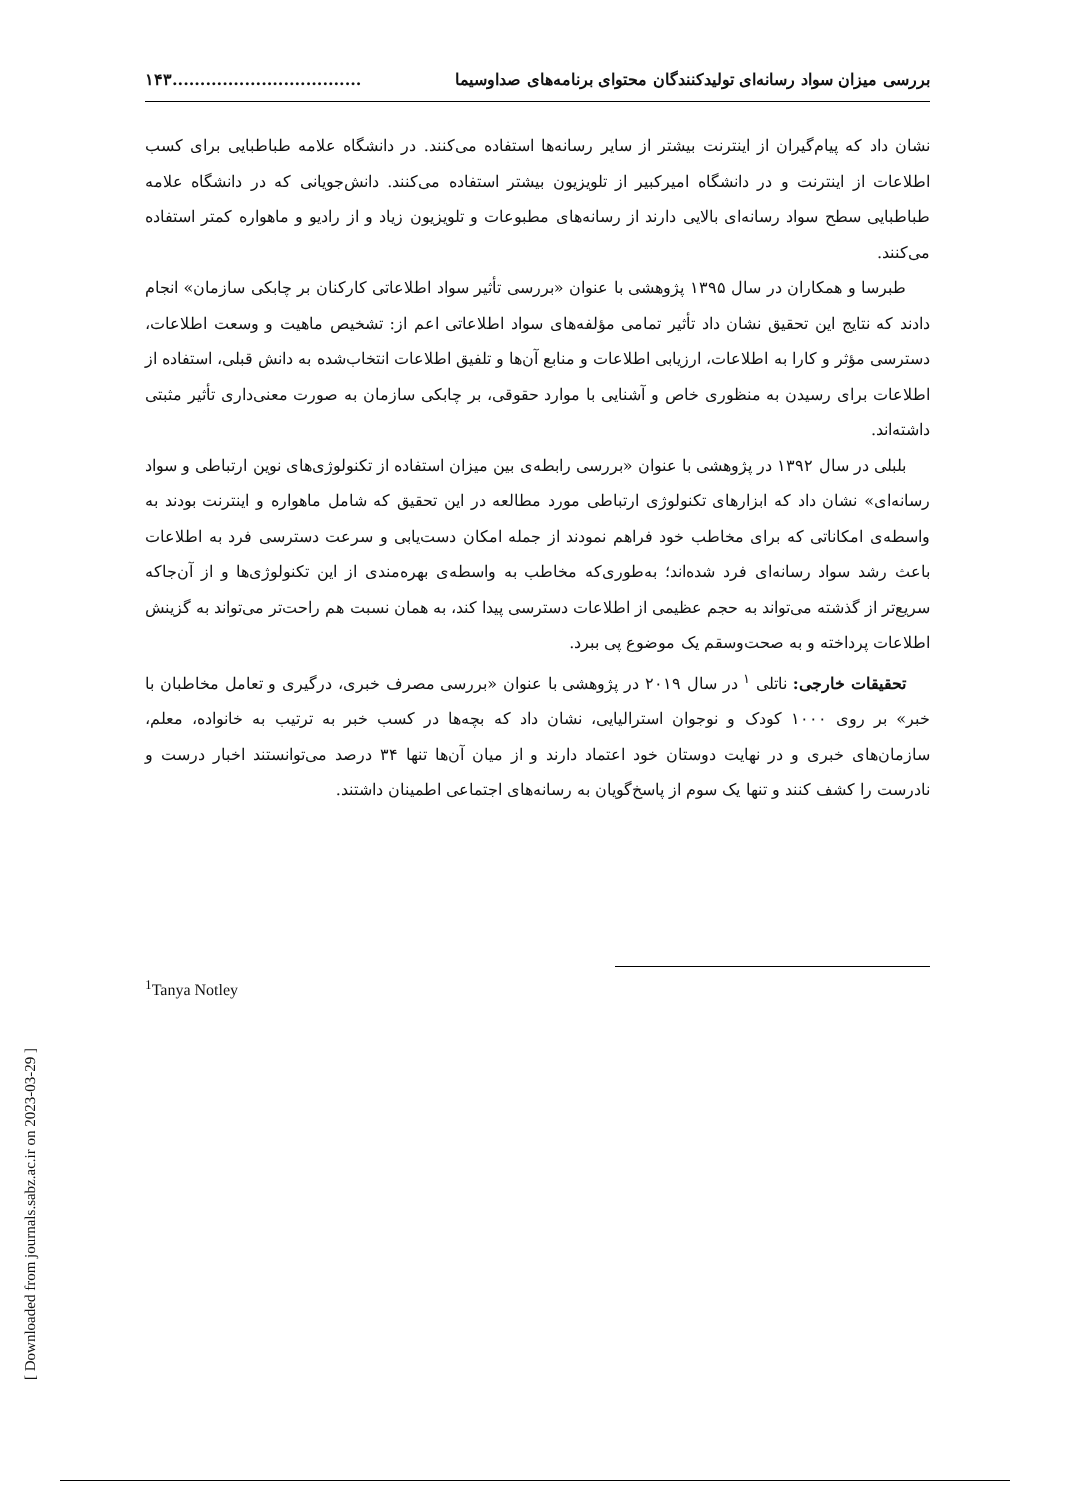[ Downloaded from journals.sabz.ac.ir on 2023-03-29 ]
بررسی میزان سواد رسانه‌ای تولیدکنندگان محتوای برنامه‌های صداوسیما..................................۱۴۳
نشان داد که پیام‌گیران از اینترنت بیشتر از سایر رسانه‌ها استفاده می‌کنند. در دانشگاه علامه طباطبایی برای کسب اطلاعات از اینترنت و در دانشگاه امیرکبیر از تلویزیون بیشتر استفاده می‌کنند. دانش‌جویانی که در دانشگاه علامه طباطبایی سطح سواد رسانه‌ای بالایی دارند از رسانه‌های مطبوعات و تلویزیون زیاد و از رادیو و ماهواره کمتر استفاده می‌کنند.
طبرسا و همکاران در سال ۱۳۹۵ پژوهشی با عنوان «بررسی تأثیر سواد اطلاعاتی کارکنان بر چابکی سازمان» انجام دادند که نتایج این تحقیق نشان داد تأثیر تمامی مؤلفه‌های سواد اطلاعاتی اعم از: تشخیص ماهیت و وسعت اطلاعات، دسترسی مؤثر و کارا به اطلاعات، ارزیابی اطلاعات و منابع آن‌ها و تلفیق اطلاعات انتخاب‌شده به دانش قبلی، استفاده از اطلاعات برای رسیدن به منظوری خاص و آشنایی با موارد حقوقی، بر چابکی سازمان به صورت معنی‌داری تأثیر مثبتی داشته‌اند.
بلبلی در سال ۱۳۹۲ در پژوهشی با عنوان «بررسی رابطه‌ی بین میزان استفاده از تکنولوژی‌های نوین ارتباطی و سواد رسانه‌ای» نشان داد که ابزارهای تکنولوژی ارتباطی مورد مطالعه در این تحقیق که شامل ماهواره و اینترنت بودند به واسطه‌ی امکاناتی که برای مخاطب خود فراهم نمودند از جمله امکان دست‌یابی و سرعت دسترسی فرد به اطلاعات باعث رشد سواد رسانه‌ای فرد شده‌اند؛ به‌طوری‌که مخاطب به واسطه‌ی بهره‌مندی از این تکنولوژی‌ها و از آن‌جاکه سریع‌تر از گذشته می‌تواند به حجم عظیمی از اطلاعات دسترسی پیدا کند، به همان نسبت هم راحت‌تر می‌تواند به گزینش اطلاعات پرداخته و به صحت‌وسقم یک موضوع پی ببرد.
تحقیقات خارجی: ناتلی <sup>۱</sup> در سال ۲۰۱۹ در پژوهشی با عنوان «بررسی مصرف خبری، درگیری و تعامل مخاطبان با خبر» بر روی ۱۰۰۰ کودک و نوجوان استرالیایی، نشان داد که بچه‌ها در کسب خبر به ترتیب به خانواده، معلم، سازمان‌های خبری و در نهایت دوستان خود اعتماد دارند و از میان آن‌ها تنها ۳۴ درصد می‌توانستند اخبار درست و نادرست را کشف کنند و تنها یک سوم از پاسخ‌گویان به رسانه‌های اجتماعی اطمینان داشتند.
<sup>1</sup> Tanya Notley